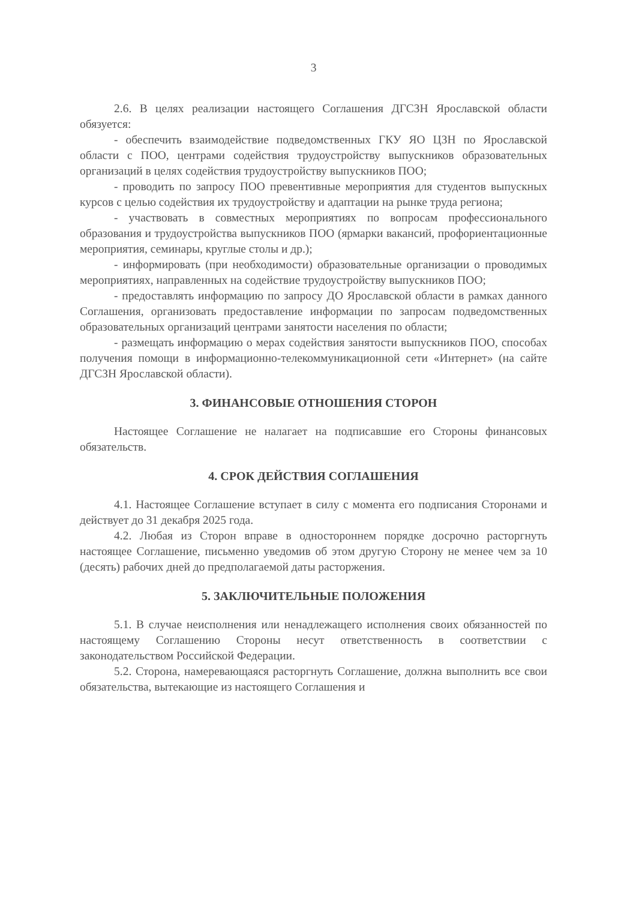3
2.6. В целях реализации настоящего Соглашения ДГСЗН Ярославской области обязуется:
- обеспечить взаимодействие подведомственных ГКУ ЯО ЦЗН по Ярославской области с ПОО, центрами содействия трудоустройству выпускников образовательных организаций в целях содействия трудоустройству выпускников ПОО;
- проводить по запросу ПОО превентивные мероприятия для студентов выпускных курсов с целью содействия их трудоустройству и адаптации на рынке труда региона;
- участвовать в совместных мероприятиях по вопросам профессионального образования и трудоустройства выпускников ПОО (ярмарки вакансий, профориентационные мероприятия, семинары, круглые столы и др.);
- информировать (при необходимости) образовательные организации о проводимых мероприятиях, направленных на содействие трудоустройству выпускников ПОО;
- предоставлять информацию по запросу ДО Ярославской области в рамках данного Соглашения, организовать предоставление информации по запросам подведомственных образовательных организаций центрами занятости населения по области;
- размещать информацию о мерах содействия занятости выпускников ПОО, способах получения помощи в информационно-телекоммуникационной сети «Интернет» (на сайте ДГСЗН Ярославской области).
3. ФИНАНСОВЫЕ ОТНОШЕНИЯ СТОРОН
Настоящее Соглашение не налагает на подписавшие его Стороны финансовых обязательств.
4. СРОК ДЕЙСТВИЯ СОГЛАШЕНИЯ
4.1. Настоящее Соглашение вступает в силу с момента его подписания Сторонами и действует до 31 декабря 2025 года.
4.2. Любая из Сторон вправе в одностороннем порядке досрочно расторгнуть настоящее Соглашение, письменно уведомив об этом другую Сторону не менее чем за 10 (десять) рабочих дней до предполагаемой даты расторжения.
5. ЗАКЛЮЧИТЕЛЬНЫЕ ПОЛОЖЕНИЯ
5.1. В случае неисполнения или ненадлежащего исполнения своих обязанностей по настоящему Соглашению Стороны несут ответственность в соответствии с законодательством Российской Федерации.
5.2. Сторона, намеревающаяся расторгнуть Соглашение, должна выполнить все свои обязательства, вытекающие из настоящего Соглашения и